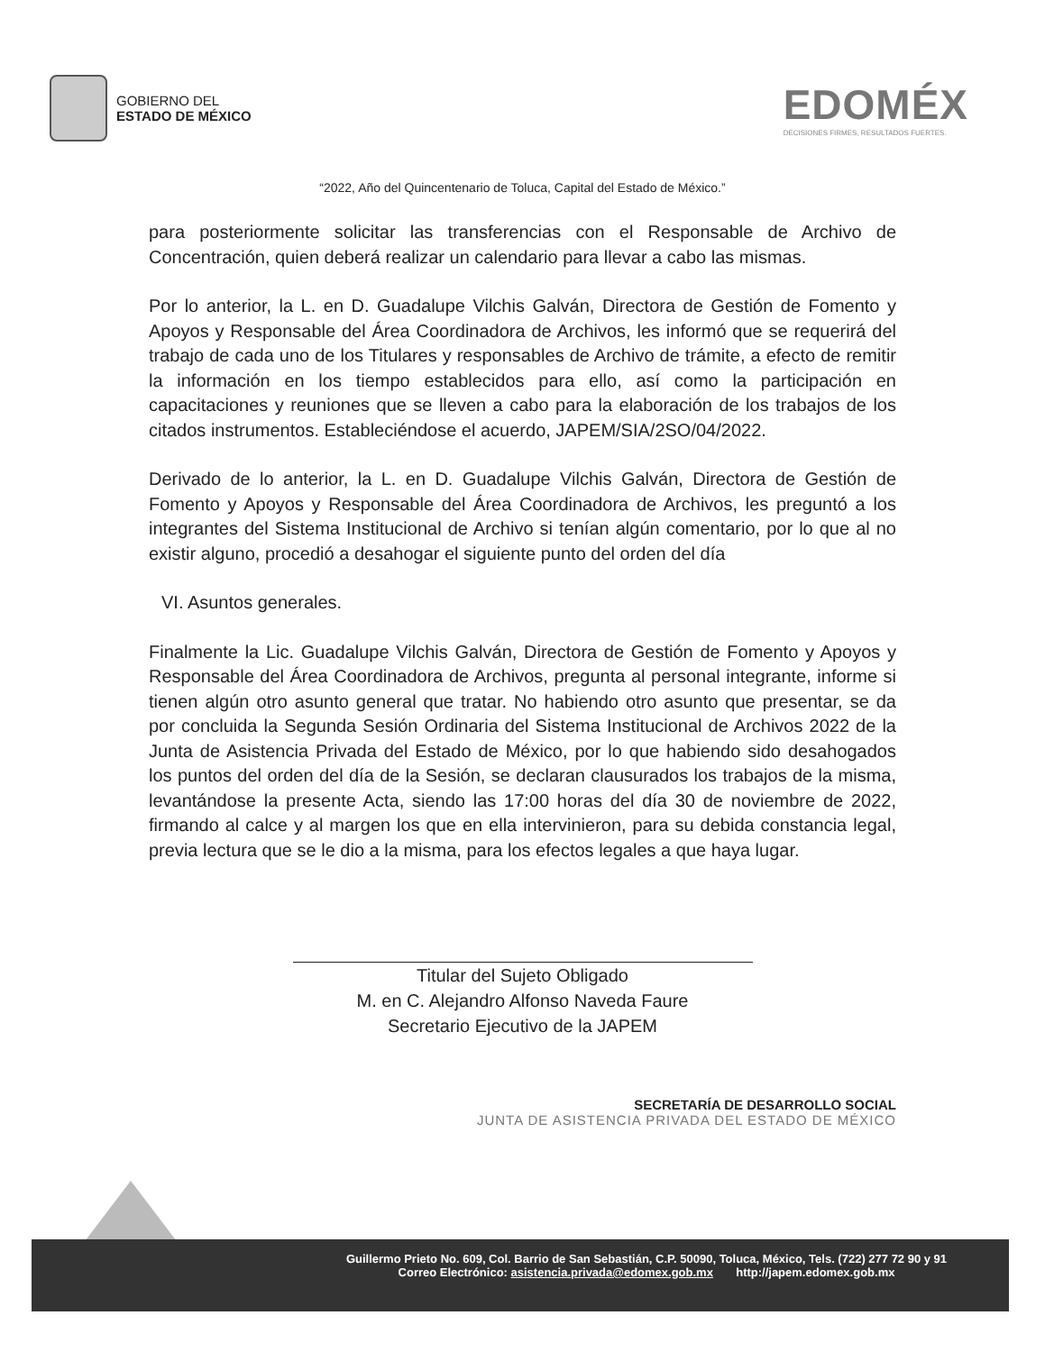GOBIERNO DEL
ESTADO DE MÉXICO
EDOMÉX
DECISIONES FIRMES, RESULTADOS FUERTES.
“2022, Año del Quincentenario de Toluca, Capital del Estado de México.”
para posteriormente solicitar las transferencias con el Responsable de Archivo de Concentración, quien deberá realizar un calendario para llevar a cabo las mismas.
Por lo anterior, la L. en D. Guadalupe Vilchis Galván, Directora de Gestión de Fomento y Apoyos y Responsable del Área Coordinadora de Archivos, les informó que se requerirá del trabajo de cada uno de los Titulares y responsables de Archivo de trámite, a efecto de remitir la información en los tiempo establecidos para ello, así como la participación en capacitaciones y reuniones que se lleven a cabo para la elaboración de los trabajos de los citados instrumentos. Estableciéndose el acuerdo, JAPEM/SIA/2SO/04/2022.
Derivado de lo anterior, la L. en D. Guadalupe Vilchis Galván, Directora de Gestión de Fomento y Apoyos y Responsable del Área Coordinadora de Archivos, les preguntó a los integrantes del Sistema Institucional de Archivo si tenían algún comentario, por lo que al no existir alguno, procedió a desahogar el siguiente punto del orden del día
VI. Asuntos generales.
Finalmente la Lic. Guadalupe Vilchis Galván, Directora de Gestión de Fomento y Apoyos y Responsable del Área Coordinadora de Archivos, pregunta al personal integrante, informe si tienen algún otro asunto general que tratar. No habiendo otro asunto que presentar, se da por concluida la Segunda Sesión Ordinaria del Sistema Institucional de Archivos 2022 de la Junta de Asistencia Privada del Estado de México, por lo que habiendo sido desahogados los puntos del orden del día de la Sesión, se declaran clausurados los trabajos de la misma, levantándose la presente Acta, siendo las 17:00 horas del día 30 de noviembre de 2022, firmando al calce y al margen los que en ella intervinieron, para su debida constancia legal, previa lectura que se le dio a la misma, para los efectos legales a que haya lugar.
Titular del Sujeto Obligado
M. en C. Alejandro Alfonso Naveda Faure
Secretario Ejecutivo de la JAPEM
SECRETARÍA DE DESARROLLO SOCIAL
JUNTA DE ASISTENCIA PRIVADA DEL ESTADO DE MÉXICO
Guillermo Prieto No. 609, Col. Barrio de San Sebastián, C.P. 50090, Toluca, México, Tels. (722) 277 72 90 y 91
Correo Electrónico: asistencia.privada@edomex.gob.mx http://japem.edomex.gob.mx